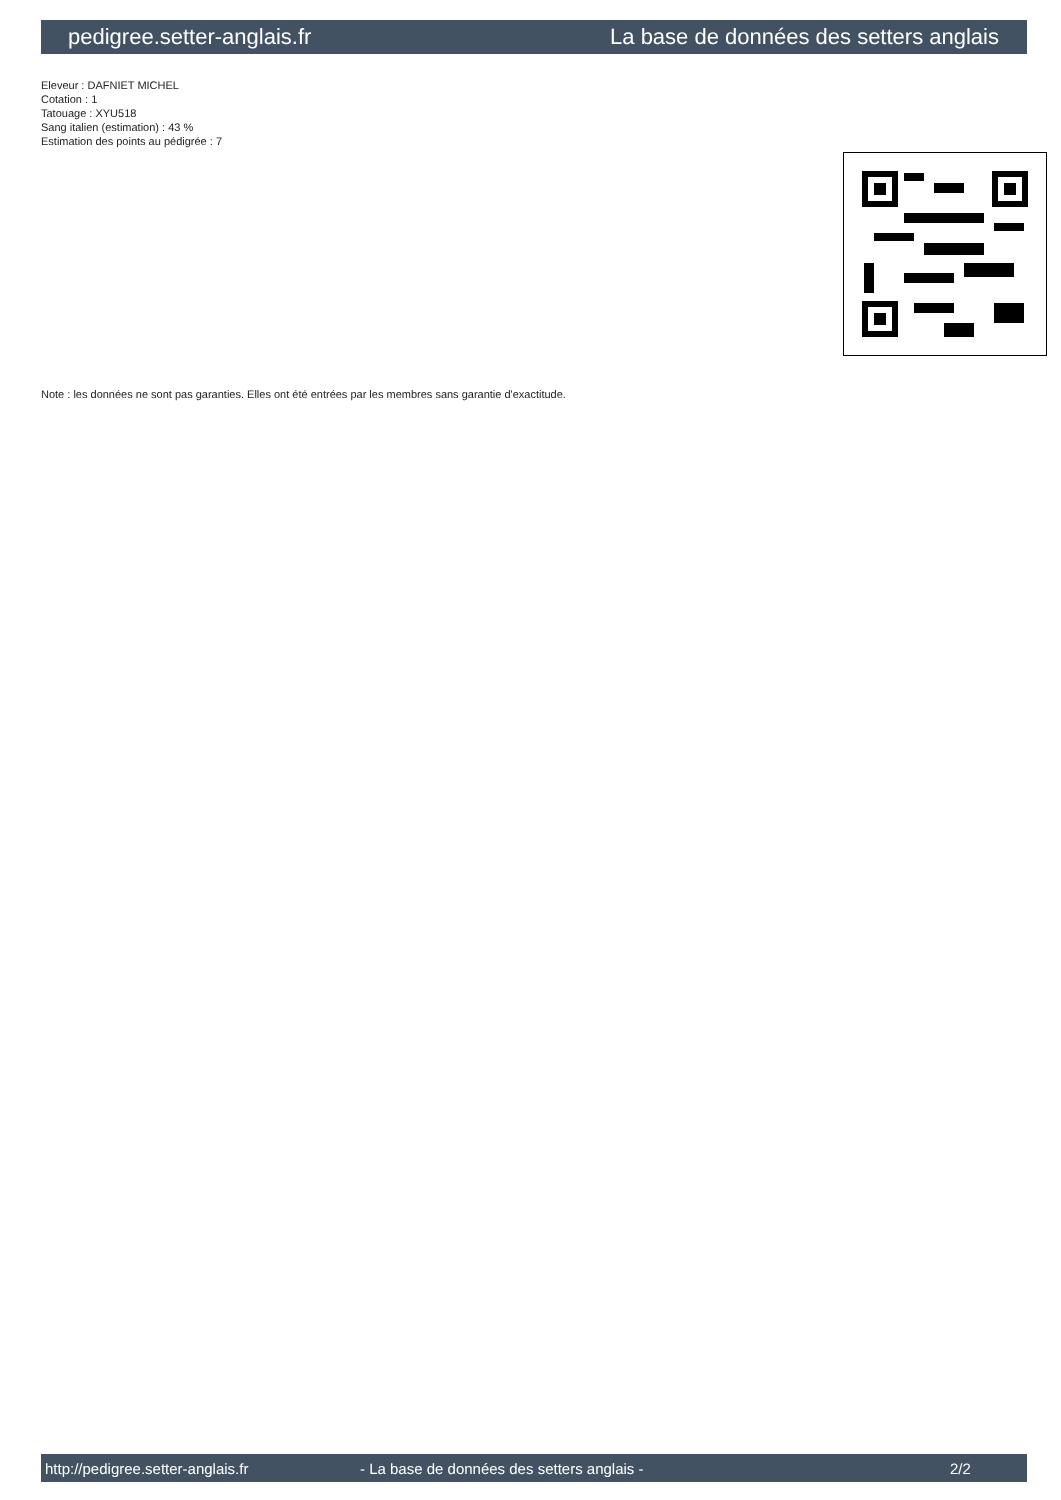pedigree.setter-anglais.fr La base de données des setters anglais
Eleveur : DAFNIET MICHEL
Cotation : 1
Tatouage : XYU518
Sang italien (estimation) : 43 %
Estimation des points au pédigrée : 7
Note : les données ne sont pas garanties. Elles ont été entrées par les membres sans garantie d'exactitude.
http://pedigree.setter-anglais.fr - La base de données des setters anglais - 2/2